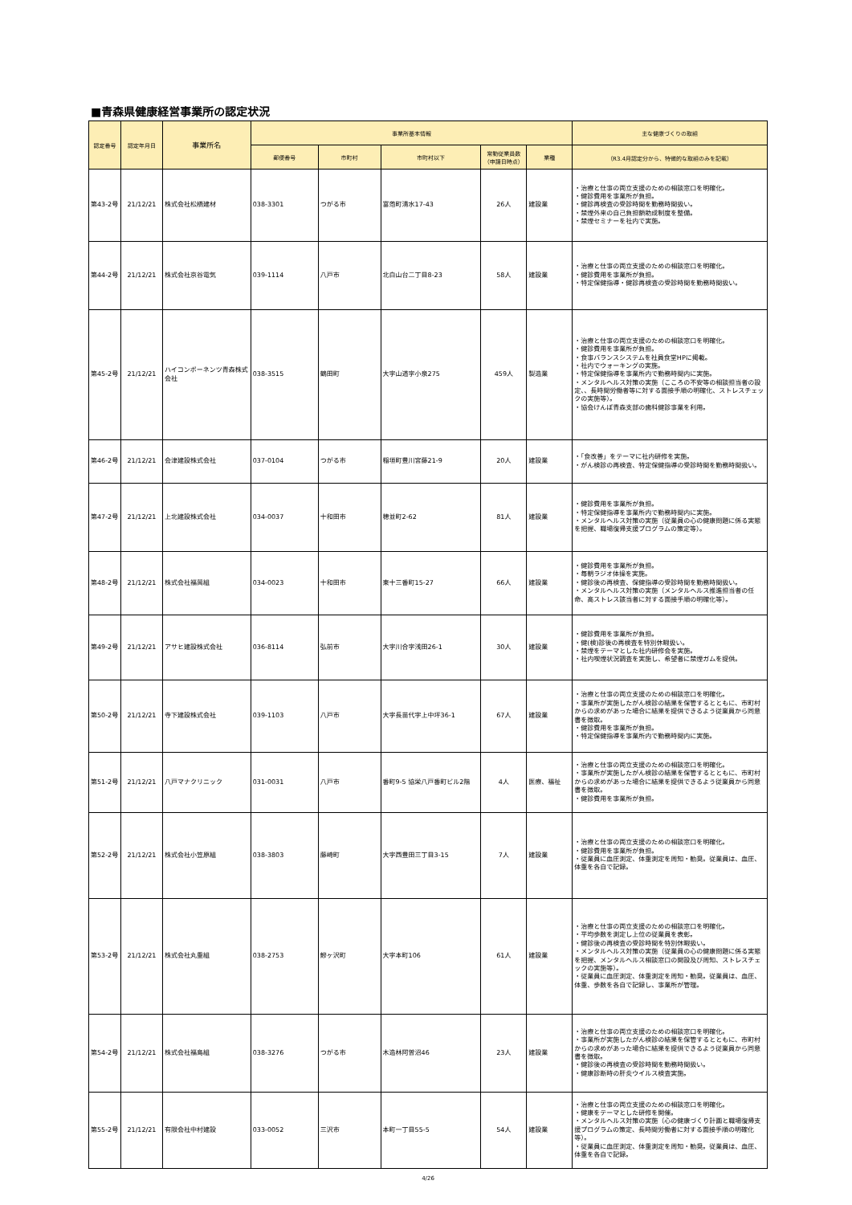■青森県健康経営事業所の認定状況
| 認定番号 | 認定年月日 | 事業所名 | 事業所基本情報 | | | | | 主な健康づくりの取組 |
| --- | --- | --- | --- | --- | --- | --- | --- | --- |
| | | | 郵便番号 | 市町村 | 市町村以下 | 常勤従業員数 （申請日時点） | 業種 | （R3.4月認定分から、特徴的な取組のみを記載） |
| 第43-2号 | 21/12/21 | 株式会社松橋建材 | 038-3301 | つがる市 | 富萢町清水17-43 | 26人 | 建設業 | ・治療と仕事の両立支援のための相談窓口を明確化。 ・健診費用を事業所が負担。 ・健診再検査の受診時間を勤務時間扱い。 ・禁煙外来の自己負担額助成制度を整備。 ・禁煙セミナーを社内で実施。 |
| 第44-2号 | 21/12/21 | 株式会社京谷電気 | 039-1114 | 八戸市 | 北白山台二丁目8-23 | 58人 | 建設業 | ・治療と仕事の両立支援のための相談窓口を明確化。 ・健診費用を事業所が負担。 ・特定保健指導・健診再検査の受診時間を勤務時間扱い。 |
| 第45-2号 | 21/12/21 | ハイコンポーネンツ青森株式会社 | 038-3515 | 鶴田町 | 大字山道字小泉275 | 459人 | 製造業 | ・治療と仕事の両立支援のための相談窓口を明確化。 ・健診費用を事業所が負担。 ・食事バランスシステムを社員食堂HPに掲載。 ・社内でウォーキングの実施。 ・特定保健指導を事業所内で勤務時間内に実施。 ・メンタルヘルス対策の実施（こころの不安等の相談担当者の設定、、長時間労働者等に対する面接手順の明確化、ストレスチェックの実施等）。 ・協会けんぽ青森支部の歯科健診事業を利用。 |
| 第46-2号 | 21/12/21 | 会津建設株式会社 | 037-0104 | つがる市 | 稲垣町豊川宮藤21-9 | 20人 | 建設業 | ・「食改善」をテーマに社内研修を実施。 ・がん検診の再検査、特定保健指導の受診時間を勤務時間扱い。 |
| 第47-2号 | 21/12/21 | 上北建設株式会社 | 034-0037 | 十和田市 | 穂並町2-62 | 81人 | 建設業 | ・健診費用を事業所が負担。 ・特定保健指導を事業所内で勤務時間内に実施。 ・メンタルヘルス対策の実施（従業員の心の健康問題に係る実態を把握、職場復帰支援プログラムの策定等）。 |
| 第48-2号 | 21/12/21 | 株式会社福萬組 | 034-0023 | 十和田市 | 東十三番町15-27 | 66人 | 建設業 | ・健診費用を事業所が負担。 ・毎朝ラジオ体操を実施。 ・健診後の再検査、保健指導の受診時間を勤務時間扱い。 ・メンタルヘルス対策の実施（メンタルヘルス推進担当者の任命、高ストレス該当者に対する面接手順の明確化等）。 |
| 第49-2号 | 21/12/21 | アサヒ建設株式会社 | 036-8114 | 弘前市 | 大字川合字浅田26-1 | 30人 | 建設業 | ・健診費用を事業所が負担。 ・健(検)診後の再検査を特別休暇扱い。 ・禁煙をテーマとした社内研修会を実施。 ・社内喫煙状況調査を実施し、希望者に禁煙ガムを提供。 |
| 第50-2号 | 21/12/21 | 寺下建設株式会社 | 039-1103 | 八戸市 | 大字長苗代字上中坪36-1 | 67人 | 建設業 | ・治療と仕事の両立支援のための相談窓口を明確化。 ・事業所が実施したがん検診の結果を保管するとともに、市町村からの求めがあった場合に結果を提供できるよう従業員から同意書を徴取。 ・健診費用を事業所が負担。 ・特定保健指導を事業所内で勤務時間内に実施。 |
| 第51-2号 | 21/12/21 | 八戸マナクリニック | 031-0031 | 八戸市 | 番町9-5 協栄八戸番町ビル2階 | 4人 | 医療、福祉 | ・治療と仕事の両立支援のための相談窓口を明確化。 ・事業所が実施したがん検診の結果を保管するとともに、市町村からの求めがあった場合に結果を提供できるよう従業員から同意書を徴取。 ・健診費用を事業所が負担。 |
| 第52-2号 | 21/12/21 | 株式会社小笠原組 | 038-3803 | 藤崎町 | 大字西豊田三丁目3-15 | 7人 | 建設業 | ・治療と仕事の両立支援のための相談窓口を明確化。 ・健診費用を事業所が負担。 ・従業員に血圧測定、体重測定を周知・勧奨。従業員は、血圧、体重を各自で記録。 |
| 第53-2号 | 21/12/21 | 株式会社丸重組 | 038-2753 | 鰺ヶ沢町 | 大字本町106 | 61人 | 建設業 | ・治療と仕事の両立支援のための相談窓口を明確化。 ・平均歩数を測定し上位の従業員を表彰。 ・健診後の再検査の受診時間を特別休暇扱い。 ・メンタルヘルス対策の実施（従業員の心の健康問題に係る実態を把握、メンタルヘルス相談窓口の開設及び周知、ストレスチェックの実施等）。 ・従業員に血圧測定、体重測定を周知・勧奨。従業員は、血圧、体重、歩数を各自で記録し、事業所が管理。 |
| 第54-2号 | 21/12/21 | 株式会社福島組 | 038-3276 | つがる市 | 木造林阿曽沼46 | 23人 | 建設業 | ・治療と仕事の両立支援のための相談窓口を明確化。 ・事業所が実施したがん検診の結果を保管するとともに、市町村からの求めがあった場合に結果を提供できるよう従業員から同意書を徴取。 ・健診後の再検査の受診時間を勤務時間扱い。 ・健康診断時の肝炎ウイルス検査実施。 |
| 第55-2号 | 21/12/21 | 有限会社中村建設 | 033-0052 | 三沢市 | 本町一丁目55-5 | 54人 | 建設業 | ・治療と仕事の両立支援のための相談窓口を明確化。 ・健康をテーマとした研修を開催。 ・メンタルヘルス対策の実施（心の健康づくり計画と職場復帰支援プログラムの策定、長時間労働者に対する面接手順の明確化等）。 ・従業員に血圧測定、体重測定を周知・勧奨。従業員は、血圧、体重を各自で記録。 |
4/26